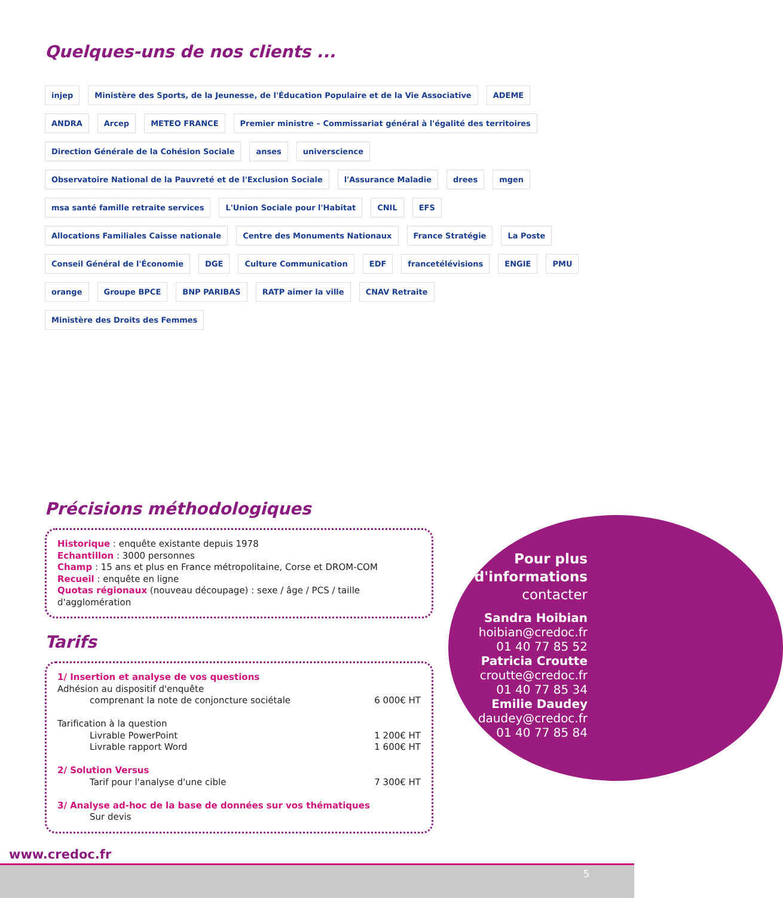Quelques-uns de nos clients ...
injep Ministère des Sports, de la Jeunesse, de l'Éducation Populaire et de la Vie Associative ADEME ANDRA Arcep METEO FRANCE Premier ministre – Commissariat général à l'égalité des territoires Direction Générale de la Cohésion Sociale anses universcience Observatoire National de la Pauvreté et de l'Exclusion Sociale l'Assurance Maladie drees mgen msa santé famille retraite services L'Union Sociale pour l'Habitat CNIL EFS Allocations Familiales Caisse nationale Centre des Monuments Nationaux France Stratégie La Poste Conseil Général de l'Économie DGE Culture Communication EDF francetélévisions ENGIE PMU orange Groupe BPCE BNP PARIBAS RATP aimer la ville CNAV Retraite Ministère des Droits des Femmes
Précisions méthodologiques
Historique : enquête existante depuis 1978
Echantillon : 3000 personnes
Champ : 15 ans et plus en France métropolitaine, Corse et DROM-COM
Recueil : enquête en ligne
Quotas régionaux (nouveau découpage) : sexe / âge / PCS / taille d'agglomération
Tarifs
1/ Insertion et analyse de vos questions
Adhésion au dispositif d'enquête
comprenant la note de conjoncture sociétale 6 000€ HT
Tarification à la question
Livrable PowerPoint 1 200€ HT
Livrable rapport Word 1 600€ HT
2/ Solution Versus
Tarif pour l'analyse d'une cible 7 300€ HT
3/ Analyse ad-hoc de la base de données sur vos thématiques
Sur devis
Pour plus
d'informations
contacter
Sandra Hoibian
hoibian@credoc.fr
01 40 77 85 52
Patricia Croutte
croutte@credoc.fr
01 40 77 85 34
Emilie Daudey
daudey@credoc.fr
01 40 77 85 84
www.credoc.fr
5